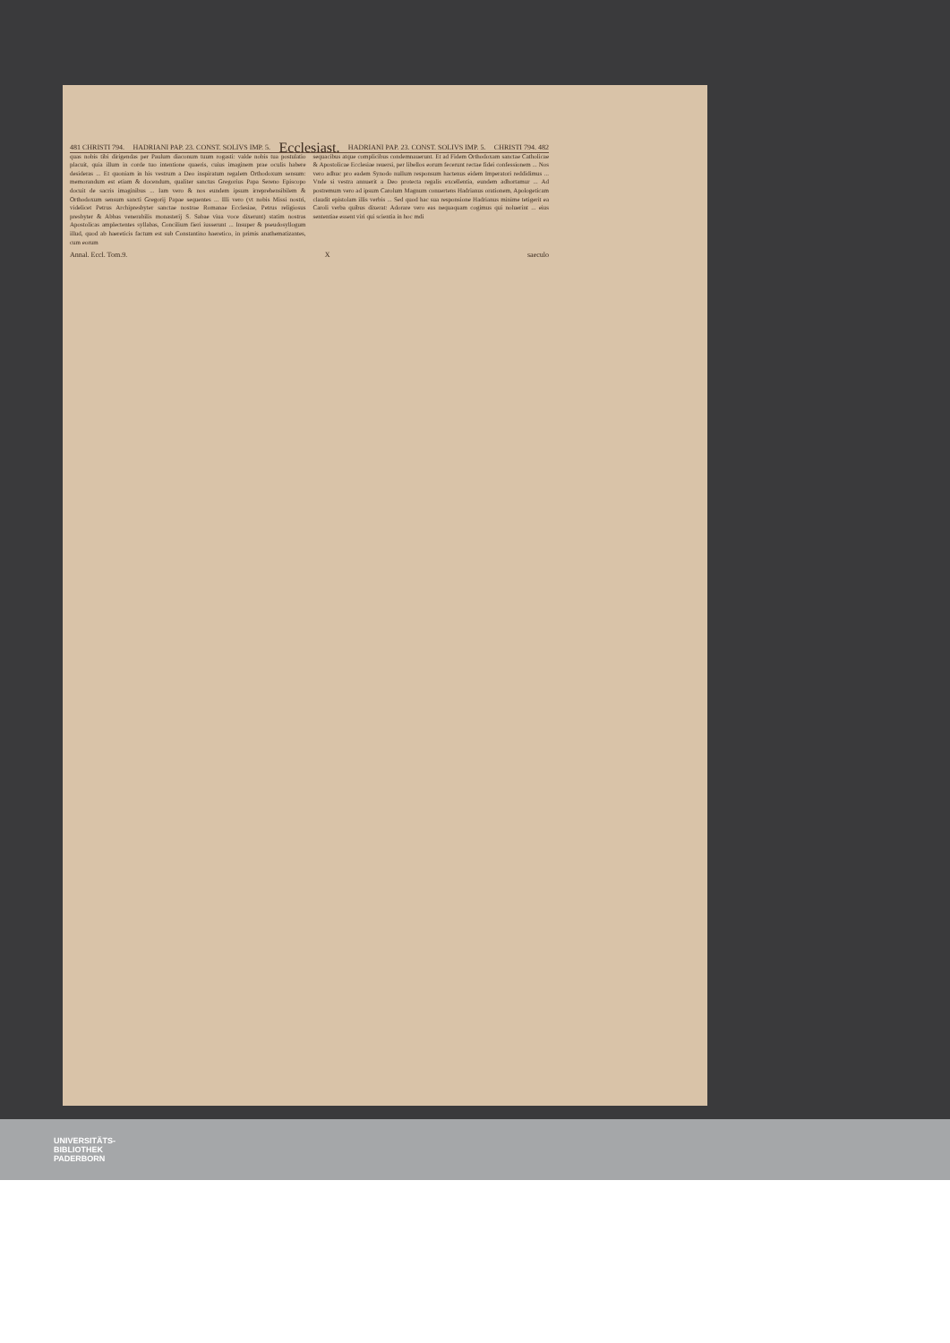481 CHRISTI 794. HADRIANI PAP. 23. CONST. SOLIVS IMP. 5. Ecclesiast. HADRIANI PAP. 23. CONST. SOLIVS IMP. 5. CHRISTI 794. 482
quas nobis tibi dirigendas per Paulum diaconum tuum rogasti: valde nobis tua postulatio placuit, quia illum in corde tuo intentione quaeris, cuius imaginem prae oculis habere desideras ... Et quoniam in his vestrum a Deo inspiratum regalem Orthodoxum sensum: memorandum est etiam & docendum, qualiter sanctus Gregorius Papa Sereno Episcopo docuit de sacris imaginibus ... Iam vero & nos eundem ipsum irreprehensibilem & Orthodoxum sensum sancti Gregorij Papae sequentes ... Illi vero (vt nobis Missi nostri, videlicet Petrus Archipresbyter sanctae nostrae Romanae Ecclesiae, Petrus religiosus presbyter & Abbas venerabilis monasterij S. Sabae viua voce dixerunt) statim nostras Apostolicas amplectentes syllabas, Concilium fieri iusserunt ... Insuper & pseudosyllogum illud, quod ab haereticis factum est sub Constantino haeretico, in primis anathematizantes, cum eorum
sequacibus atque complicibus condemnauerunt. Et ad Fidem Orthodoxam sanctae Catholicae & Apostolicae Ecclesiae reuersi, per libellos eorum fecerunt rectae fidei confessionem ... Nos vero adhuc pro eadem Synodo nullum responsum hactenus eidem Imperatori reddidimus ... Vnde si vestra annuerit a Deo protecta regalis excellentia, eundem adhortamur ... Ad postremum vero ad ipsum Carolum Magnum conuertens Hadrianus orationem, Apologeticam claudit epistolam illis verbis ... Sed quod hac sua responsione Hadrianus minime tetigerit ea Caroli verba quibus dixerat: Adorare vero eas nequaquam cogimus qui noluerint ... eius sententiae essent viri qui scientia in hoc mdi
Annal. Eccl. Tom.9. X saeculo
UNIVERSITÄTS-
BIBLIOTHEK
PADERBORN